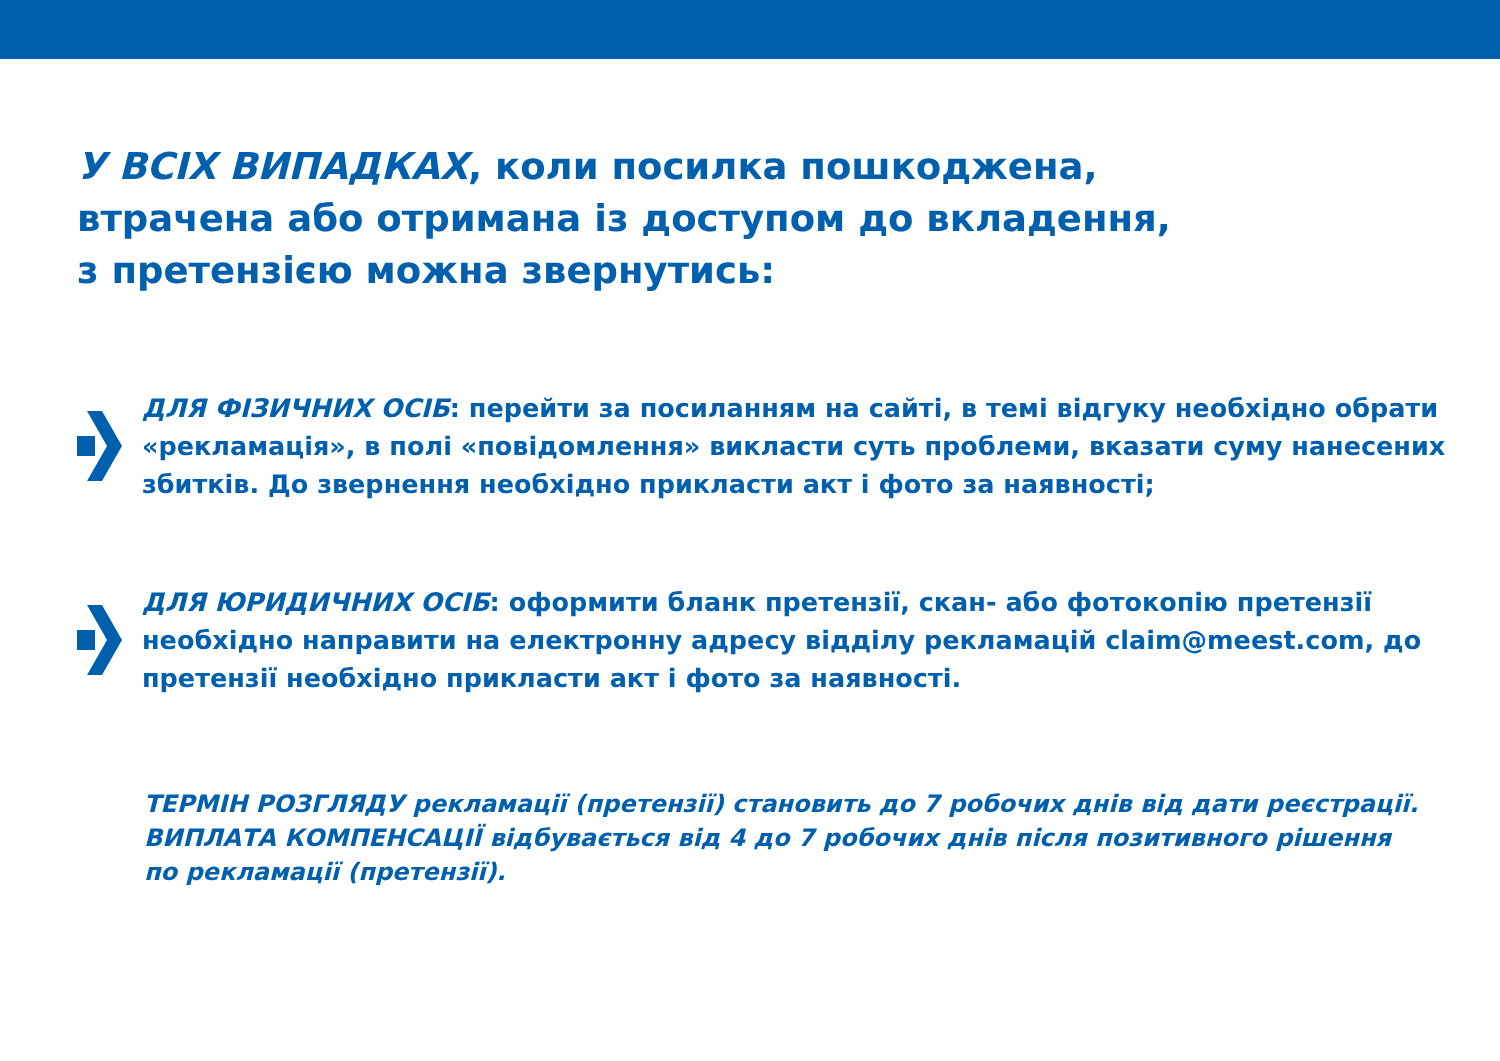У ВСІХ ВИПАДКАХ, коли посилка пошкоджена,
втрачена або отримана із доступом до вкладення,
з претензією можна звернутись:
ДЛЯ ФІЗИЧНИХ ОСІБ: перейти за посиланням на сайті, в темі відгуку необхідно обрати «рекламація», в полі «повідомлення» викласти суть проблеми, вказати суму нанесених збитків. До звернення необхідно прикласти акт і фото за наявності;
ДЛЯ ЮРИДИЧНИХ ОСІБ: оформити бланк претензії, скан- або фотокопію претензії необхідно направити на електронну адресу відділу рекламацій claim@meest.com, до претензії необхідно прикласти акт і фото за наявності.
ТЕРМІН РОЗГЛЯДУ рекламації (претензії) становить до 7 робочих днів від дати реєстрації.
ВИПЛАТА КОМПЕНСАЦІЇ відбувається від 4 до 7 робочих днів після позитивного рішення по рекламації (претензії).